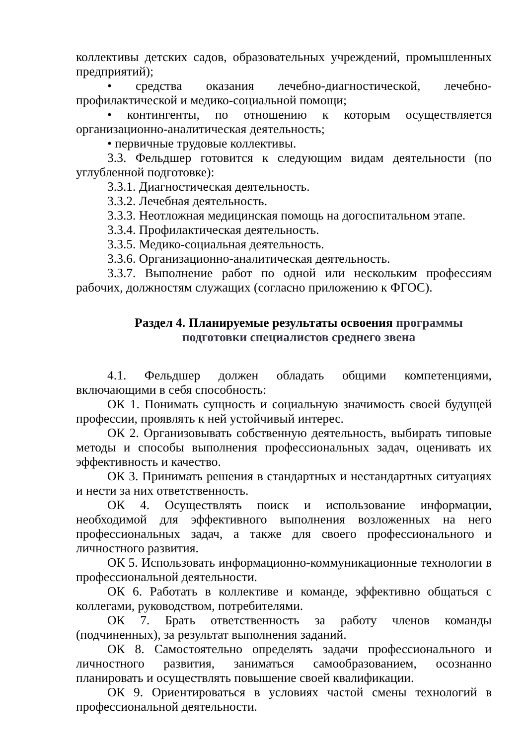коллективы детских садов, образовательных учреждений, промышленных предприятий);
• средства оказания лечебно-диагностической, лечебно-профилактической и медико-социальной помощи;
• контингенты, по отношению к которым осуществляется организационно-аналитическая деятельность;
• первичные трудовые коллективы.
3.3. Фельдшер готовится к следующим видам деятельности (по углубленной подготовке):
3.3.1. Диагностическая деятельность.
3.3.2. Лечебная деятельность.
3.3.3. Неотложная медицинская помощь на догоспитальном этапе.
3.3.4. Профилактическая деятельность.
3.3.5. Медико-социальная деятельность.
3.3.6. Организационно-аналитическая деятельность.
3.3.7. Выполнение работ по одной или нескольким профессиям рабочих, должностям служащих (согласно приложению к ФГОС).
Раздел 4. Планируемые результаты освоения программы
подготовки специалистов среднего звена
4.1. Фельдшер должен обладать общими компетенциями, включающими в себя способность:
ОК 1. Понимать сущность и социальную значимость своей будущей профессии, проявлять к ней устойчивый интерес.
ОК 2. Организовывать собственную деятельность, выбирать типовые методы и способы выполнения профессиональных задач, оценивать их эффективность и качество.
ОК 3. Принимать решения в стандартных и нестандартных ситуациях и нести за них ответственность.
ОК 4. Осуществлять поиск и использование информации, необходимой для эффективного выполнения возложенных на него профессиональных задач, а также для своего профессионального и личностного развития.
ОК 5. Использовать информационно-коммуникационные технологии в профессиональной деятельности.
ОК 6. Работать в коллективе и команде, эффективно общаться с коллегами, руководством, потребителями.
ОК 7. Брать ответственность за работу членов команды (подчиненных), за результат выполнения заданий.
ОК 8. Самостоятельно определять задачи профессионального и личностного развития, заниматься самообразованием, осознанно планировать и осуществлять повышение своей квалификации.
ОК 9. Ориентироваться в условиях частой смены технологий в профессиональной деятельности.